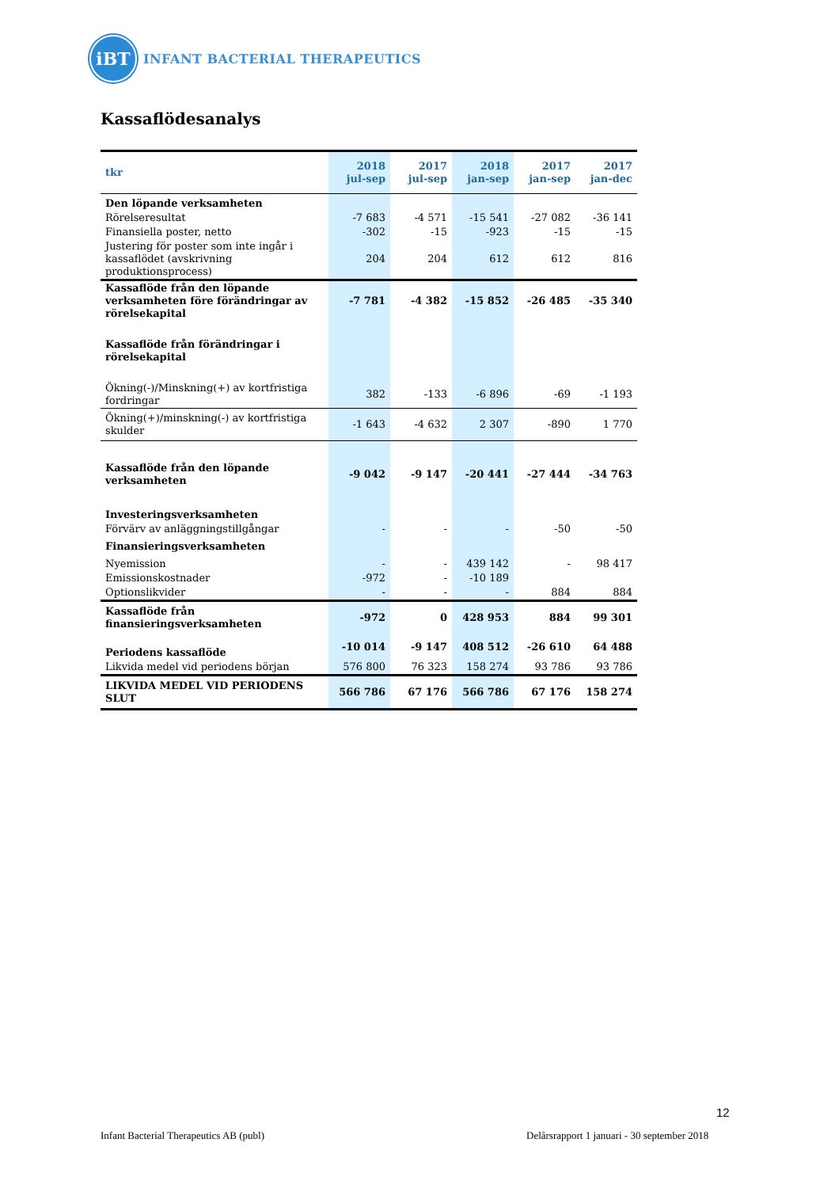iBT
INFANT BACTERIAL THERAPEUTICS
Kassaflödesanalys
| tkr | 2018 jul-sep | 2017 jul-sep | 2018 jan-sep | 2017 jan-sep | 2017 jan-dec |
| --- | --- | --- | --- | --- | --- |
| Den löpande verksamheten | | | | | |
| Rörelseresultat | -7 683 | -4 571 | -15 541 | -27 082 | -36 141 |
| Finansiella poster, netto | -302 | -15 | -923 | -15 | -15 |
| Justering för poster som inte ingår i kassaflödet (avskrivning produktionsprocess) | 204 | 204 | 612 | 612 | 816 |
| Kassaflöde från den löpande verksamheten före förändringar av rörelsekapital | -7 781 | -4 382 | -15 852 | -26 485 | -35 340 |
| Kassaflöde från förändringar i rörelsekapital | | | | | |
| Ökning(-)/Minskning(+) av kortfristiga fordringar | 382 | -133 | -6 896 | -69 | -1 193 |
| Ökning(+)/minskning(-) av kortfristiga skulder | -1 643 | -4 632 | 2 307 | -890 | 1 770 |
| Kassaflöde från den löpande verksamheten | -9 042 | -9 147 | -20 441 | -27 444 | -34 763 |
| Investeringsverksamheten | | | | | |
| Förvärv av anläggningstillgångar | - | - | - | -50 | -50 |
| Finansieringsverksamheten | | | | | |
| Nyemission | - | - | 439 142 | - | 98 417 |
| Emissionskostnader | -972 | - | -10 189 | | |
| Optionslikvider | - | - | - | 884 | 884 |
| Kassaflöde från finansieringsverksamheten | -972 | 0 | 428 953 | 884 | 99 301 |
| Periodens kassaflöde | -10 014 | -9 147 | 408 512 | -26 610 | 64 488 |
| Likvida medel vid periodens början | 576 800 | 76 323 | 158 274 | 93 786 | 93 786 |
| LIKVIDA MEDEL VID PERIODENS SLUT | 566 786 | 67 176 | 566 786 | 67 176 | 158 274 |
12
Infant Bacterial Therapeutics AB (publ)
Delårsrapport 1 januari - 30 september 2018